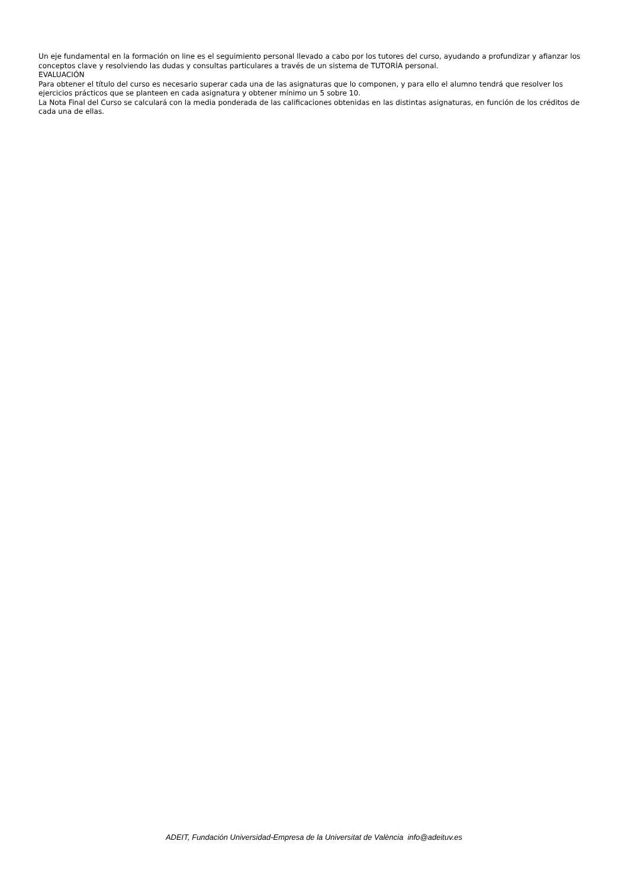Un eje fundamental en la formación on line es el seguimiento personal llevado a cabo por los tutores del curso, ayudando a profundizar y afianzar los conceptos clave y resolviendo las dudas y consultas particulares a través de un sistema de TUTORÍA personal.
EVALUACIÓN
Para obtener el título del curso es necesario superar cada una de las asignaturas que lo componen, y para ello el alumno tendrá que resolver los ejercicios prácticos que se planteen en cada asignatura y obtener mínimo un 5 sobre 10.
La Nota Final del Curso se calculará con la media ponderada de las calificaciones obtenidas en las distintas asignaturas, en función de los créditos de cada una de ellas.
ADEIT, Fundación Universidad-Empresa de la Universitat de València info@adeituv.es